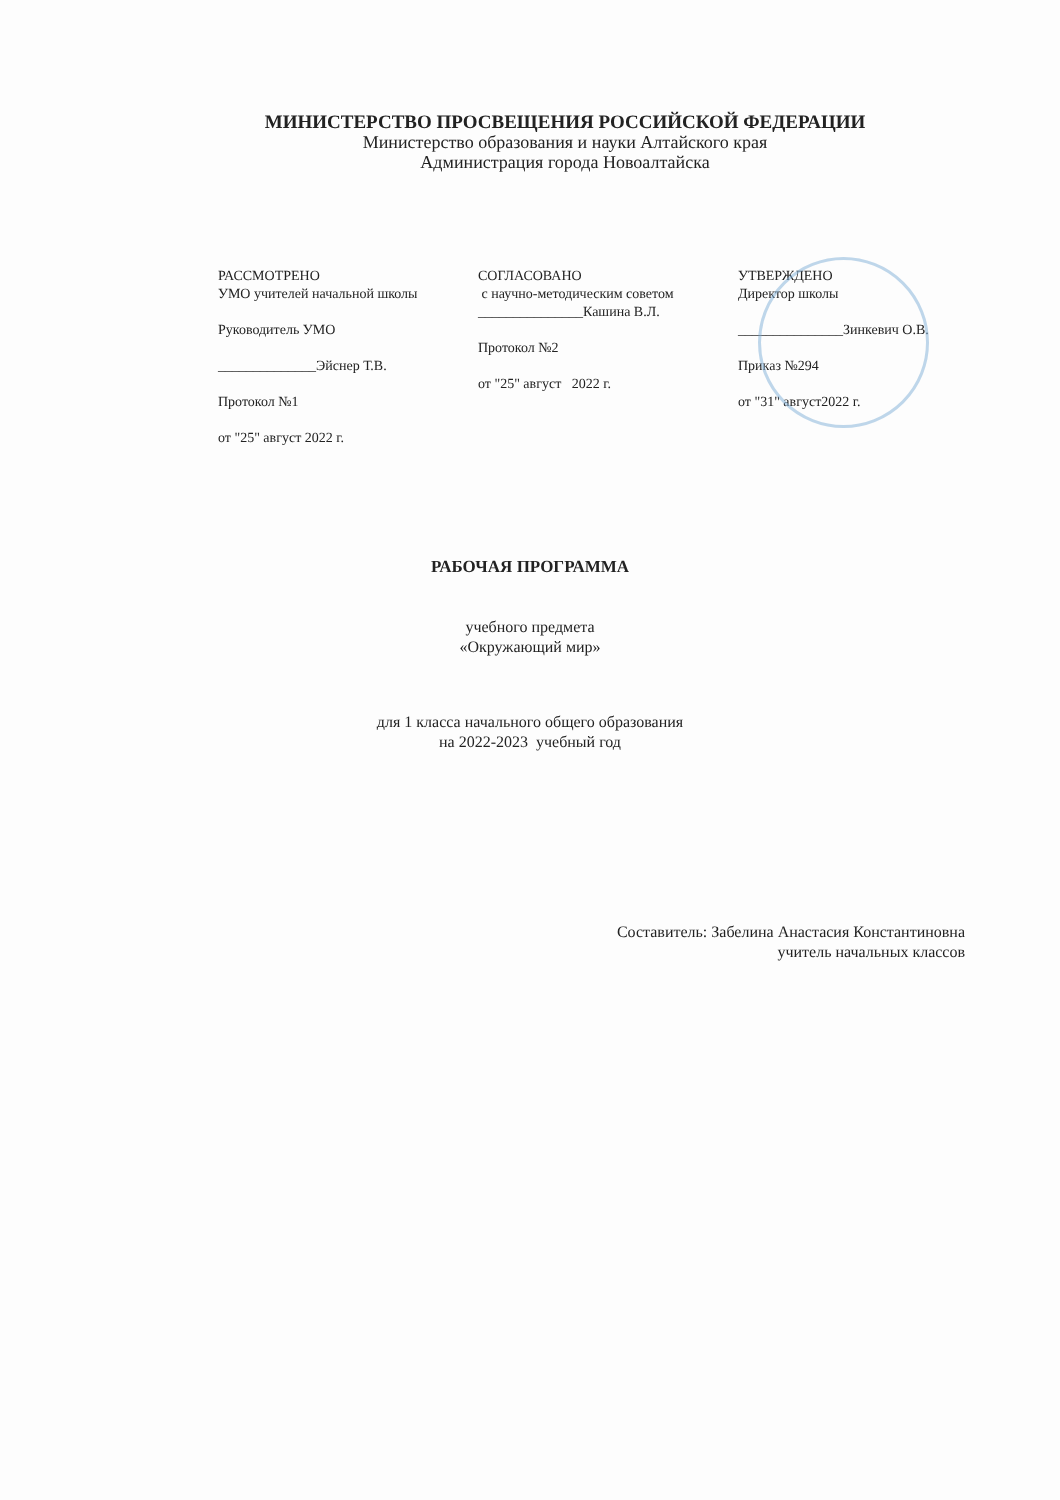МИНИСТЕРСТВО ПРОСВЕЩЕНИЯ РОССИЙСКОЙ ФЕДЕРАЦИИ
Министерство образования и науки Алтайского края
Администрация города Новоалтайска
РАССМОТРЕНО
УМО учителей начальной школы
Руководитель УМО
______________Эйснер Т.В.
Протокол №1
от "25" август 2022 г.
СОГЛАСОВАНО
с научно-методическим советом
_______________Кашина В.Л.
Протокол №2
от "25" август 2022 г.
УТВЕРЖДЕНО
Директор школы
_______________Зинкевич О.В.
Приказ №294
от "31" август2022 г.
РАБОЧАЯ ПРОГРАММА
учебного предмета
«Окружающий мир»
для 1 класса начального общего образования
на 2022-2023 учебный год
Составитель: Забелина Анастасия Константиновна
учитель начальных классов